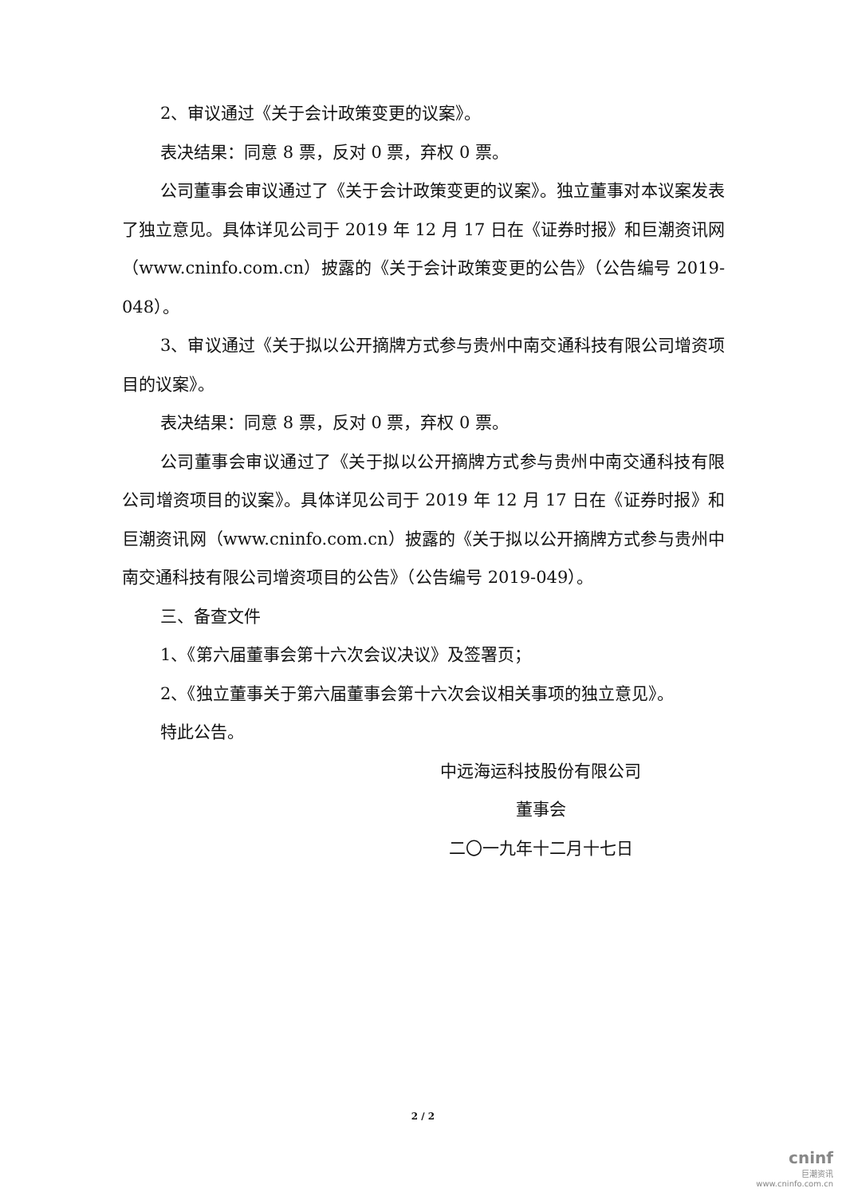2、审议通过《关于会计政策变更的议案》。
表决结果：同意 8 票，反对 0 票，弃权 0 票。
公司董事会审议通过了《关于会计政策变更的议案》。独立董事对本议案发表了独立意见。具体详见公司于 2019 年 12 月 17 日在《证券时报》和巨潮资讯网（www.cninfo.com.cn）披露的《关于会计政策变更的公告》（公告编号 2019-048）。
3、审议通过《关于拟以公开摘牌方式参与贵州中南交通科技有限公司增资项目的议案》。
表决结果：同意 8 票，反对 0 票，弃权 0 票。
公司董事会审议通过了《关于拟以公开摘牌方式参与贵州中南交通科技有限公司增资项目的议案》。具体详见公司于 2019 年 12 月 17 日在《证券时报》和巨潮资讯网（www.cninfo.com.cn）披露的《关于拟以公开摘牌方式参与贵州中南交通科技有限公司增资项目的公告》（公告编号 2019-049）。
三、备查文件
1、《第六届董事会第十六次会议决议》及签署页；
2、《独立董事关于第六届董事会第十六次会议相关事项的独立意见》。
特此公告。
中远海运科技股份有限公司
董事会
二〇一九年十二月十七日
2 / 2
cninf
巨潮资讯
www.cninfo.com.cn